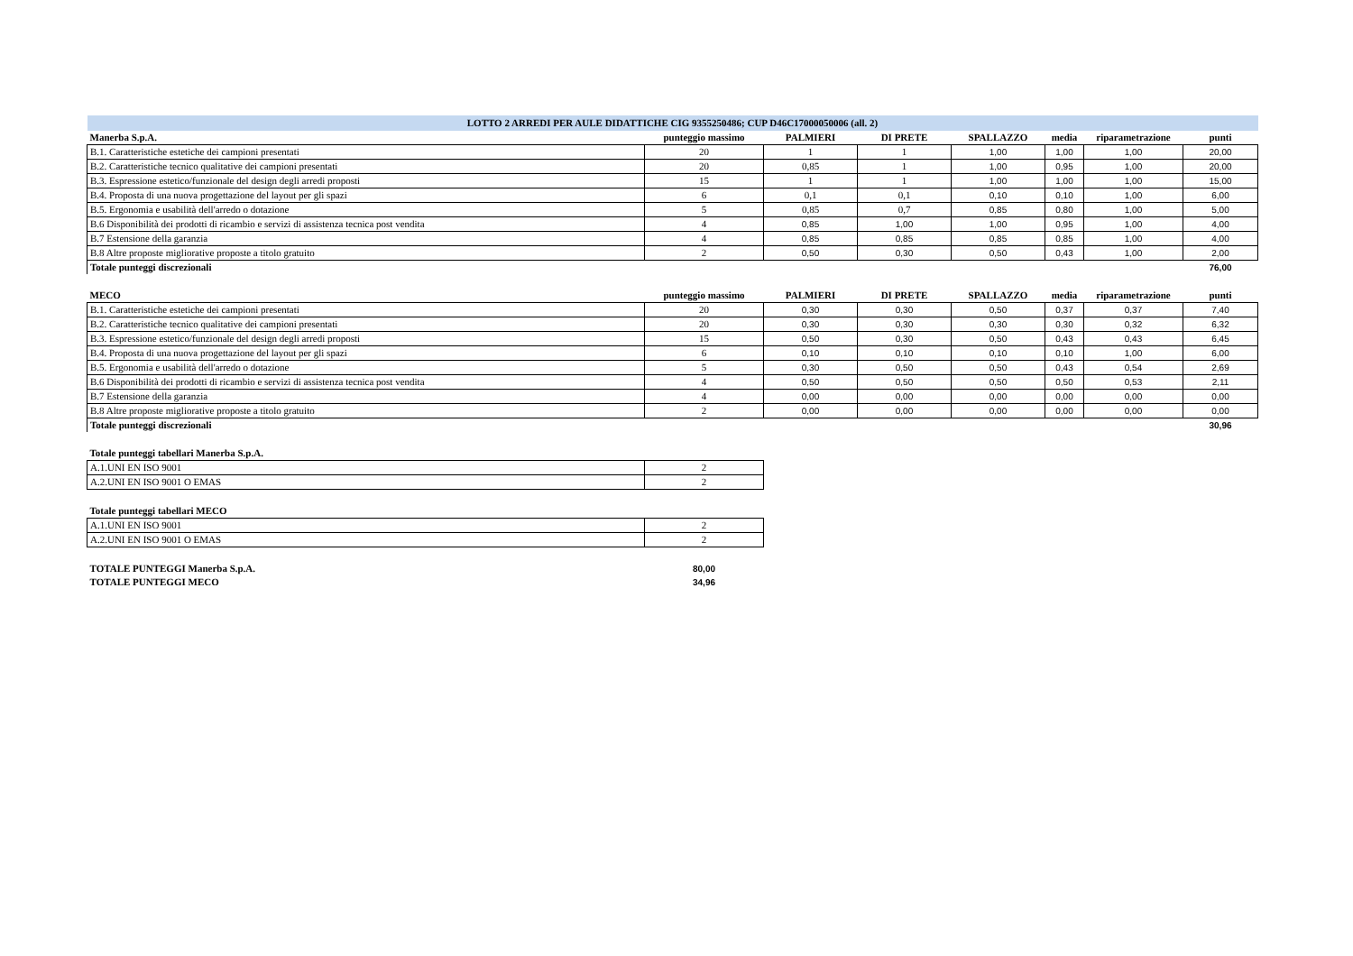| LOTTO 2 ARREDI PER AULE DIDATTICHE CIG 9355250486; CUP D46C17000050006 (all. 2) | | | | | | | |
| Manerba S.p.A. | punteggio massimo | PALMIERI | DI PRETE | SPALLAZZO | media | riparametrazione | punti |
| B.1. Caratteristiche estetiche dei campioni presentati | 20 | 1 | 1 | 1,00 | 1,00 | 1,00 | 20,00 |
| B.2. Caratteristiche tecnico qualitative dei campioni presentati | 20 | 0,85 | 1 | 1,00 | 0,95 | 1,00 | 20,00 |
| B.3. Espressione estetico/funzionale del design degli arredi proposti | 15 | 1 | 1 | 1,00 | 1,00 | 1,00 | 15,00 |
| B.4. Proposta di una nuova progettazione del layout per gli spazi | 6 | 0,1 | 0,1 | 0,10 | 0,10 | 1,00 | 6,00 |
| B.5. Ergonomia e usabilità dell'arredo o dotazione | 5 | 0,85 | 0,7 | 0,85 | 0,80 | 1,00 | 5,00 |
| B.6 Disponibilità dei prodotti di ricambio e servizi di assistenza tecnica post vendita | 4 | 0,85 | 1,00 | 1,00 | 0,95 | 1,00 | 4,00 |
| B.7 Estensione della garanzia | 4 | 0,85 | 0,85 | 0,85 | 0,85 | 1,00 | 4,00 |
| B.8 Altre proposte migliorative proposte a titolo gratuito | 2 | 0,50 | 0,30 | 0,50 | 0,43 | 1,00 | 2,00 |
| Totale punteggi discrezionali | | | | | | | 76,00 |
| MECO | punteggio massimo | PALMIERI | DI PRETE | SPALLAZZO | media | riparametrazione | punti |
| B.1. Caratteristiche estetiche dei campioni presentati | 20 | 0,30 | 0,30 | 0,50 | 0,37 | 0,37 | 7,40 |
| B.2. Caratteristiche tecnico qualitative dei campioni presentati | 20 | 0,30 | 0,30 | 0,30 | 0,30 | 0,32 | 6,32 |
| B.3. Espressione estetico/funzionale del design degli arredi proposti | 15 | 0,50 | 0,30 | 0,50 | 0,43 | 0,43 | 6,45 |
| B.4. Proposta di una nuova progettazione del layout per gli spazi | 6 | 0,10 | 0,10 | 0,10 | 0,10 | 1,00 | 6,00 |
| B.5. Ergonomia e usabilità dell'arredo o dotazione | 5 | 0,30 | 0,50 | 0,50 | 0,43 | 0,54 | 2,69 |
| B.6 Disponibilità dei prodotti di ricambio e servizi di assistenza tecnica post vendita | 4 | 0,50 | 0,50 | 0,50 | 0,50 | 0,53 | 2,11 |
| B.7 Estensione della garanzia | 4 | 0,00 | 0,00 | 0,00 | 0,00 | 0,00 | 0,00 |
| B.8 Altre proposte migliorative proposte a titolo gratuito | 2 | 0,00 | 0,00 | 0,00 | 0,00 | 0,00 | 0,00 |
| Totale punteggi discrezionali | | | | | | | 30,96 |
| Totale punteggi tabellari Manerba S.p.A. | | | | | | | |
| A.1.UNI EN ISO 9001 | 2 | | | | | | |
| A.2.UNI EN ISO 9001 O EMAS | 2 | | | | | | |
| Totale punteggi tabellari MECO | | | | | | | |
| A.1.UNI EN ISO 9001 | 2 | | | | | | |
| A.2.UNI EN ISO 9001 O EMAS | 2 | | | | | | |
| TOTALE PUNTEGGI Manerba S.p.A. | 80,00 | | | | | | |
| TOTALE PUNTEGGI MECO | 34,96 | | | | | | |